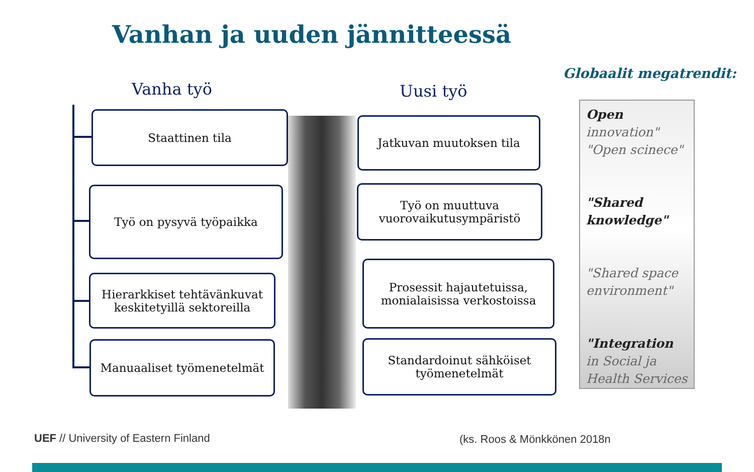Vanhan ja uuden jännitteessä
Vanha työ Uusi työ
Globaalit megatrendit:
Staattinen tila
Työ on pysyvä työpaikka
Hierarkkiset tehtävänkuvat
keskitetyillä sektoreilla
Manuaaliset työmenetelmät
Jatkuvan muutoksen tila
Työ on muuttuva
vuorovaikutusympäristö
Prosessit hajautetuissa,
monialaisissa verkostoissa
Standardoinut sähköiset
työmenetelmät
Open
innovation"
"Open scinece"
"Shared knowledge"
"Shared space environment"
"Integration
in Social ja Health Services
UEF // University of Eastern Finland
(ks. Roos & Mönkkönen 2018n